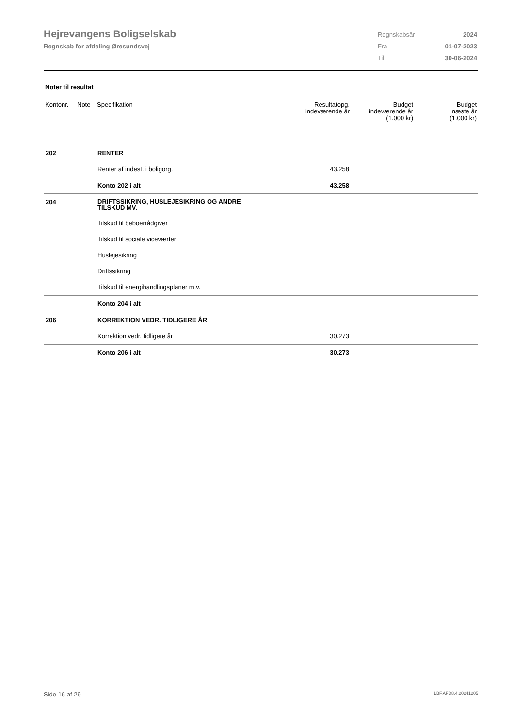Hejrevangens Boligselskab
Regnskab for afdeling Øresundsvej
| Regnskabsår | 2024 |
| Fra | 01-07-2023 |
| Til | 30-06-2024 |
Noter til resultat
| Kontonr. | Note | Specifikation | Resultatopg. indeværende år | Budget indeværende år (1.000 kr) | Budget næste år (1.000 kr) |
| --- | --- | --- | --- | --- | --- |
| 202 | | RENTER | | | |
| | | Renter af indest. i boligorg. | 43.258 | | |
| | | Konto 202 i alt | 43.258 | | |
| 204 | | DRIFTSSIKRING, HUSLEJESIKRING OG ANDRE TILSKUD MV. | | | |
| | | Tilskud til beboerrådgiver | | | |
| | | Tilskud til sociale viceværter | | | |
| | | Huslejesikring | | | |
| | | Driftssikring | | | |
| | | Tilskud til energihandlingsplaner m.v. | | | |
| | | Konto 204 i alt | | | |
| 206 | | KORREKTION VEDR. TIDLIGERE ÅR | | | |
| | | Korrektion vedr. tidligere år | 30.273 | | |
| | | Konto 206 i alt | 30.273 | | |
Side 16 af 29 LBF.AFD8.4.20241205